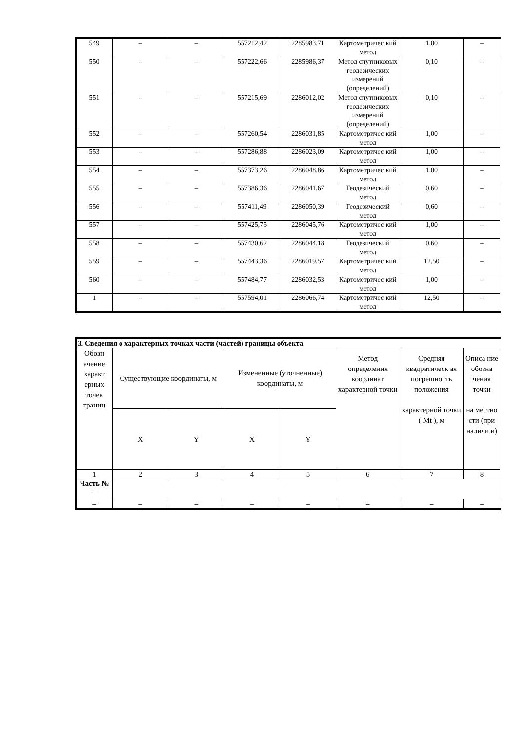| 549 | – | – | 557212,42 | 2285983,71 | Картометричес кий метод | 1,00 | – |
| 550 | – | – | 557222,66 | 2285986,37 | Метод спутниковых геодезических измерений (определений) | 0,10 | – |
| 551 | – | – | 557215,69 | 2286012,02 | Метод спутниковых геодезических измерений (определений) | 0,10 | – |
| 552 | – | – | 557260,54 | 2286031,85 | Картометричес кий метод | 1,00 | – |
| 553 | – | – | 557286,88 | 2286023,09 | Картометричес кий метод | 1,00 | – |
| 554 | – | – | 557373,26 | 2286048,86 | Картометричес кий метод | 1,00 | – |
| 555 | – | – | 557386,36 | 2286041,67 | Геодезический метод | 0,60 | – |
| 556 | – | – | 557411,49 | 2286050,39 | Геодезический метод | 0,60 | – |
| 557 | – | – | 557425,75 | 2286045,76 | Картометричес кий метод | 1,00 | – |
| 558 | – | – | 557430,62 | 2286044,18 | Геодезический метод | 0,60 | – |
| 559 | – | – | 557443,36 | 2286019,57 | Картометричес кий метод | 12,50 | – |
| 560 | – | – | 557484,77 | 2286032,53 | Картометричес кий метод | 1,00 | – |
| 1 | – | – | 557594,01 | 2286066,74 | Картометричес кий метод | 12,50 | – |
| 3. Сведения о характерных точках части (частей) границы объекта | | | | | | | |
| Обозн ачение характ ерных точек границ | Существующие координаты, м | | Измененные (уточненные) координаты, м | | Метод определения координат характерной точки | Средняя квадратическ ая погрешность положения характерной точки ( Mt ), м | Описа ние обозна чения точки на местно сти (при наличи и) |
| | X | Y | X | Y | | | |
| 1 | 2 | 3 | 4 | 5 | 6 | 7 | 8 |
| Часть № – | | | | | | | |
| – | – | – | – | – | – | – | – |